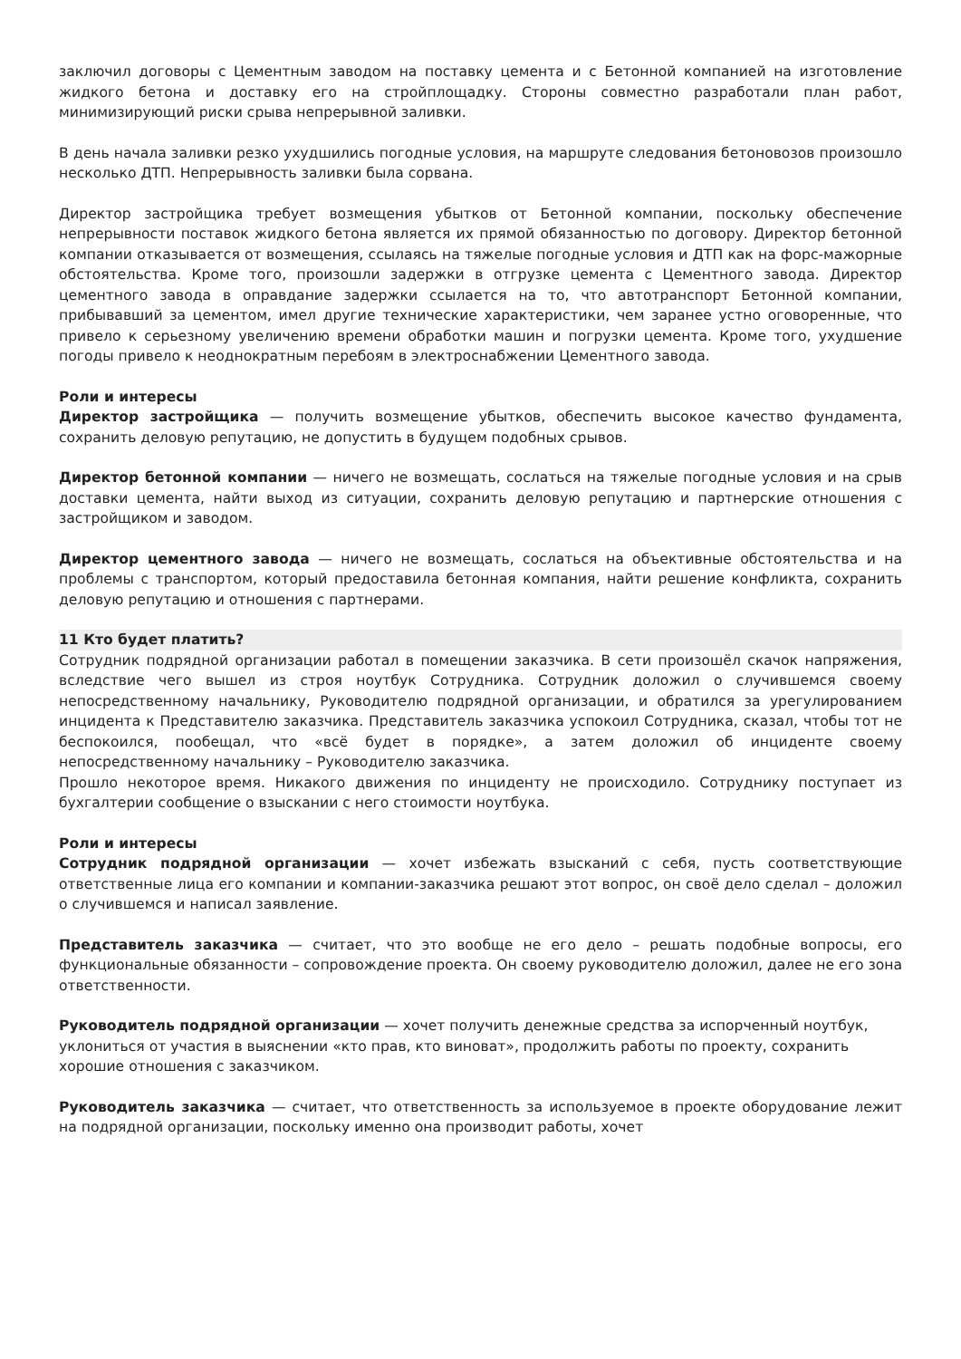заключил договоры с Цементным заводом на поставку цемента и с Бетонной компанией на изготовление жидкого бетона и доставку его на стройплощадку. Стороны совместно разработали план работ, минимизирующий риски срыва непрерывной заливки.
В день начала заливки резко ухудшились погодные условия, на маршруте следования бетоновозов произошло несколько ДТП. Непрерывность заливки была сорвана.
Директор застройщика требует возмещения убытков от Бетонной компании, поскольку обеспечение непрерывности поставок жидкого бетона является их прямой обязанностью по договору. Директор бетонной компании отказывается от возмещения, ссылаясь на тяжелые погодные условия и ДТП как на форс-мажорные обстоятельства. Кроме того, произошли задержки в отгрузке цемента с Цементного завода. Директор цементного завода в оправдание задержки ссылается на то, что автотранспорт Бетонной компании, прибывавший за цементом, имел другие технические характеристики, чем заранее устно оговоренные, что привело к серьезному увеличению времени обработки машин и погрузки цемента. Кроме того, ухудшение погоды привело к неоднократным перебоям в электроснабжении Цементного завода.
Роли и интересы
Директор застройщика — получить возмещение убытков, обеспечить высокое качество фундамента, сохранить деловую репутацию, не допустить в будущем подобных срывов.
Директор бетонной компании — ничего не возмещать, сослаться на тяжелые погодные условия и на срыв доставки цемента, найти выход из ситуации, сохранить деловую репутацию и партнерские отношения с застройщиком и заводом.
Директор цементного завода — ничего не возмещать, сослаться на объективные обстоятельства и на проблемы с транспортом, который предоставила бетонная компания, найти решение конфликта, сохранить деловую репутацию и отношения с партнерами.
11 Кто будет платить?
Сотрудник подрядной организации работал в помещении заказчика. В сети произошёл скачок напряжения, вследствие чего вышел из строя ноутбук Сотрудника. Сотрудник доложил о случившемся своему непосредственному начальнику, Руководителю подрядной организации, и обратился за урегулированием инцидента к Представителю заказчика. Представитель заказчика успокоил Сотрудника, сказал, чтобы тот не беспокоился, пообещал, что «всё будет в порядке», а затем доложил об инциденте своему непосредственному начальнику – Руководителю заказчика.
Прошло некоторое время. Никакого движения по инциденту не происходило. Сотруднику поступает из бухгалтерии сообщение о взыскании с него стоимости ноутбука.
Роли и интересы
Сотрудник подрядной организации — хочет избежать взысканий с себя, пусть соответствующие ответственные лица его компании и компании-заказчика решают этот вопрос, он своё дело сделал – доложил о случившемся и написал заявление.
Представитель заказчика — считает, что это вообще не его дело – решать подобные вопросы, его функциональные обязанности – сопровождение проекта. Он своему руководителю доложил, далее не его зона ответственности.
Руководитель подрядной организации — хочет получить денежные средства за испорченный ноутбук, уклониться от участия в выяснении «кто прав, кто виноват», продолжить работы по проекту, сохранить хорошие отношения с заказчиком.
Руководитель заказчика — считает, что ответственность за используемое в проекте оборудование лежит на подрядной организации, поскольку именно она производит работы, хочет